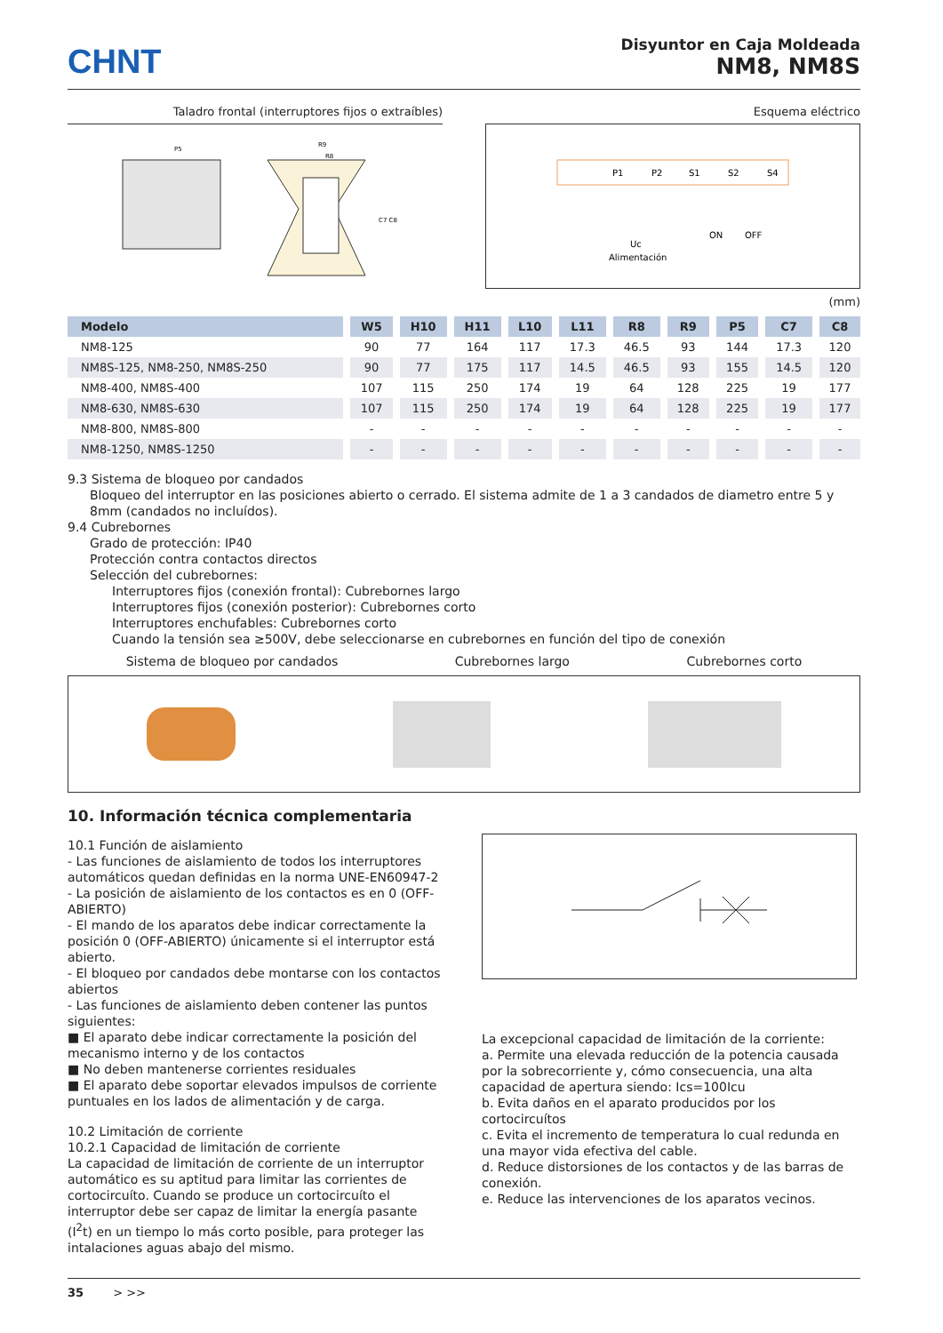CHNT
Disyuntor en Caja Moldeada
NM8, NM8S
Taladro frontal (interruptores fijos o extraíbles)
P5
R9
R8
C7 C8
Esquema eléctrico
P1
P2
S1
S2
S4
Uc
Alimentación
ON
OFF
(mm)
| Modelo | W5 | H10 | H11 | L10 | L11 | R8 | R9 | P5 | C7 | C8 |
| --- | --- | --- | --- | --- | --- | --- | --- | --- | --- | --- |
| NM8-125 | 90 | 77 | 164 | 117 | 17.3 | 46.5 | 93 | 144 | 17.3 | 120 |
| NM8S-125, NM8-250, NM8S-250 | 90 | 77 | 175 | 117 | 14.5 | 46.5 | 93 | 155 | 14.5 | 120 |
| NM8-400, NM8S-400 | 107 | 115 | 250 | 174 | 19 | 64 | 128 | 225 | 19 | 177 |
| NM8-630, NM8S-630 | 107 | 115 | 250 | 174 | 19 | 64 | 128 | 225 | 19 | 177 |
| NM8-800, NM8S-800 | - | - | - | - | - | - | - | - | - | - |
| NM8-1250, NM8S-1250 | - | - | - | - | - | - | - | - | - | - |
9.3 Sistema de bloqueo por candados
Bloqueo del interruptor en las posiciones abierto o cerrado. El sistema admite de 1 a 3 candados de diametro entre 5 y 8mm (candados no incluídos).
9.4 Cubrebornes
Grado de protección: IP40
Protección contra contactos directos
Selección del cubrebornes:
Interruptores fijos (conexión frontal): Cubrebornes largo
Interruptores fijos (conexión posterior): Cubrebornes corto
Interruptores enchufables: Cubrebornes corto
Cuando la tensión sea ≥500V, debe seleccionarse en cubrebornes en función del tipo de conexión
Sistema de bloqueo por candados Cubrebornes largo Cubrebornes corto
10. Información técnica complementaria
10.1 Función de aislamiento
- Las funciones de aislamiento de todos los interruptores automáticos quedan definidas en la norma UNE-EN60947-2
- La posición de aislamiento de los contactos es en 0 (OFF-ABIERTO)
- El mando de los aparatos debe indicar correctamente la posición 0 (OFF-ABIERTO) únicamente si el interruptor está abierto.
- El bloqueo por candados debe montarse con los contactos abiertos
- Las funciones de aislamiento deben contener las puntos siguientes:
■ El aparato debe indicar correctamente la posición del mecanismo interno y de los contactos
■ No deben mantenerse corrientes residuales
■ El aparato debe soportar elevados impulsos de corriente puntuales en los lados de alimentación y de carga.
10.2 Limitación de corriente
10.2.1 Capacidad de limitación de corriente
La capacidad de limitación de corriente de un interruptor automático es su aptitud para limitar las corrientes de cortocircuíto. Cuando se produce un cortocircuíto el interruptor debe ser capaz de limitar la energía pasante (I<sup>2</sup>t) en un tiempo lo más corto posible, para proteger las intalaciones aguas abajo del mismo.
La excepcional capacidad de limitación de la corriente:
a. Permite una elevada reducción de la potencia causada por la sobrecorriente y, cómo consecuencia, una alta capacidad de apertura siendo: Ics=100Icu
b. Evita daños en el aparato producidos por los cortocircuítos
c. Evita el incremento de temperatura lo cual redunda en una mayor vida efectiva del cable.
d. Reduce distorsiones de los contactos y de las barras de conexión.
e. Reduce las intervenciones de los aparatos vecinos.
35 > >>